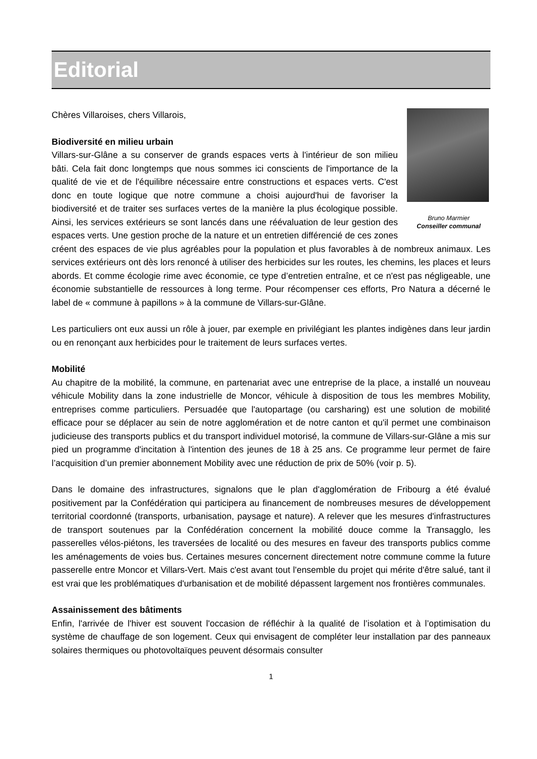Editorial
Bruno Marmier
Conseiller communal
Chères Villaroises, chers Villarois,
Biodiversité en milieu urbain
Villars-sur-Glâne a su conserver de grands espaces verts à l'intérieur de son milieu bâti. Cela fait donc longtemps que nous sommes ici conscients de l'importance de la qualité de vie et de l'équilibre nécessaire entre constructions et espaces verts. C'est donc en toute logique que notre commune a choisi aujourd'hui de favoriser la biodiversité et de traiter ses surfaces vertes de la manière la plus écologique possible. Ainsi, les services extérieurs se sont lancés dans une réévaluation de leur gestion des espaces verts. Une gestion proche de la nature et un entretien différencié de ces zones créent des espaces de vie plus agréables pour la population et plus favorables à de nombreux animaux. Les services extérieurs ont dès lors renoncé à utiliser des herbicides sur les routes, les chemins, les places et leurs abords. Et comme écologie rime avec économie, ce type d’entretien entraîne, et ce n'est pas négligeable, une économie substantielle de ressources à long terme. Pour récompenser ces efforts, Pro Natura a décerné le label de « commune à papillons » à la commune de Villars-sur-Glâne.
Les particuliers ont eux aussi un rôle à jouer, par exemple en privilégiant les plantes indigènes dans leur jardin ou en renonçant aux herbicides pour le traitement de leurs surfaces vertes.
Mobilité
Au chapitre de la mobilité, la commune, en partenariat avec une entreprise de la place, a installé un nouveau véhicule Mobility dans la zone industrielle de Moncor, véhicule à disposition de tous les membres Mobility, entreprises comme particuliers. Persuadée que l'autopartage (ou carsharing) est une solution de mobilité efficace pour se déplacer au sein de notre agglomération et de notre canton et qu'il permet une combinaison judicieuse des transports publics et du transport individuel motorisé, la commune de Villars-sur-Glâne a mis sur pied un programme d'incitation à l'intention des jeunes de 18 à 25 ans. Ce programme leur permet de faire l’acquisition d’un premier abonnement Mobility avec une réduction de prix de 50% (voir p. 5).
Dans le domaine des infrastructures, signalons que le plan d'agglomération de Fribourg a été évalué positivement par la Confédération qui participera au financement de nombreuses mesures de développement territorial coordonné (transports, urbanisation, paysage et nature). A relever que les mesures d'infrastructures de transport soutenues par la Confédération concernent la mobilité douce comme la Transagglo, les passerelles vélos-piétons, les traversées de localité ou des mesures en faveur des transports publics comme les aménagements de voies bus. Certaines mesures concernent directement notre commune comme la future passerelle entre Moncor et Villars-Vert. Mais c'est avant tout l'ensemble du projet qui mérite d'être salué, tant il est vrai que les problématiques d'urbanisation et de mobilité dépassent largement nos frontières communales.
Assainissement des bâtiments
Enfin, l'arrivée de l'hiver est souvent l'occasion de réfléchir à la qualité de l’isolation et à l’optimisation du système de chauffage de son logement. Ceux qui envisagent de compléter leur installation par des panneaux solaires thermiques ou photovoltaïques peuvent désormais consulter
1